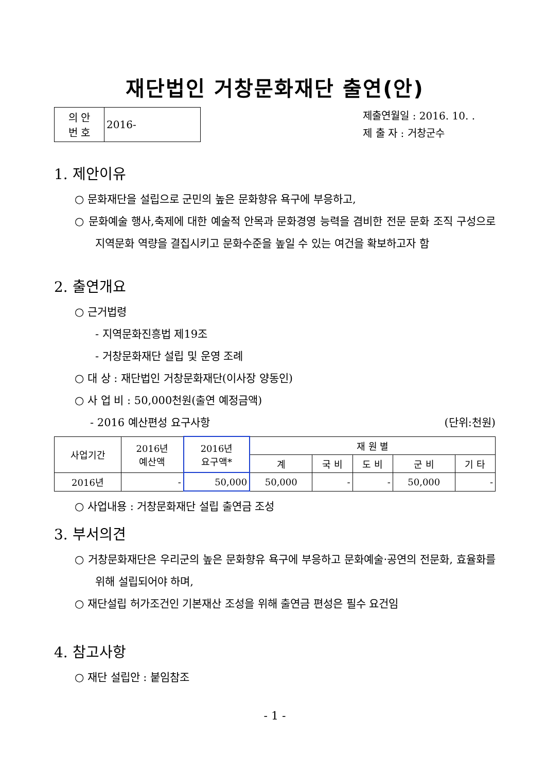재단법인 거창문화재단 출연(안)
| 의 안 번 호 | 2016- |
제출연월일 : 2016. 10. .
제 출 자 : 거창군수
1. 제안이유
○ 문화재단을 설립으로 군민의 높은 문화향유 욕구에 부응하고,
○ 문화예술 행사,축제에 대한 예술적 안목과 문화경영 능력을 겸비한 전문 문화 조직 구성으로 지역문화 역량을 결집시키고 문화수준을 높일 수 있는 여건을 확보하고자 함
2. 출연개요
○ 근거법령
- 지역문화진흥법 제19조
- 거창문화재단 설립 및 운영 조례
○ 대 상 : 재단법인 거창문화재단(이사장 양동인)
○ 사 업 비 : 50,000천원(출연 예정금액)
- 2016 예산편성 요구사항 (단위:천원)
| 사업기간 | 2016년 예산액 | 2016년 요구액* | 재 원 별 | | | | |
| --- | --- | --- | --- | --- | --- | --- | --- |
| | | | 계 | 국 비 | 도 비 | 군 비 | 기 타 |
| 2016년 | - | 50,000 | 50,000 | - | - | 50,000 | - |
○ 사업내용 : 거창문화재단 설립 출연금 조성
3. 부서의견
○ 거창문화재단은 우리군의 높은 문화향유 욕구에 부응하고 문화예술·공연의 전문화, 효율화를 위해 설립되어야 하며,
○ 재단설립 허가조건인 기본재산 조성을 위해 출연금 편성은 필수 요건임
4. 참고사항
○ 재단 설립안 : 붙임참조
- 1 -